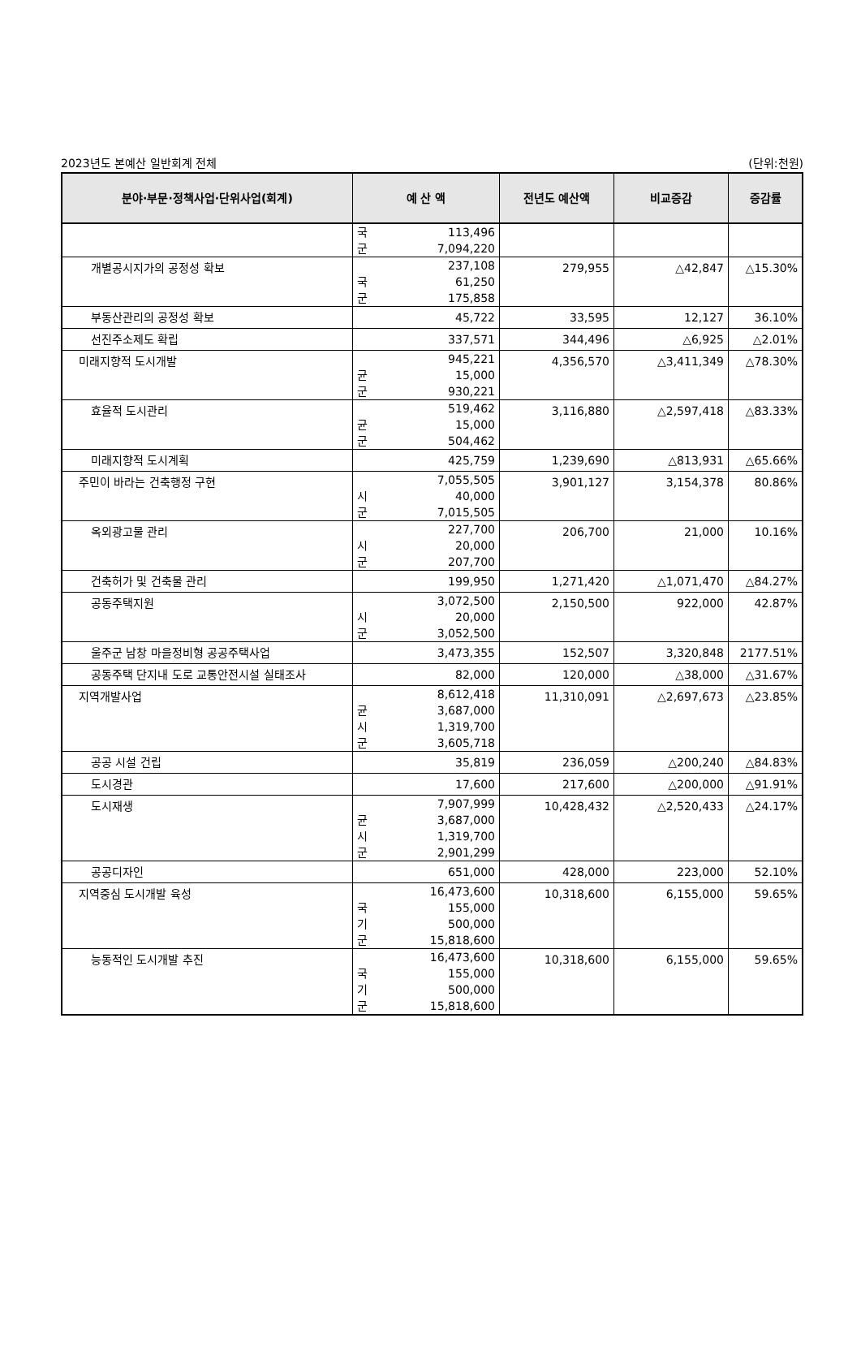2023년도 본예산 일반회계 전체 (단위:천원)
| 분야·부문·정책사업·단위사업(회계) | 예 산 액 | 전년도 예산액 | 비교증감 | 증감률 |
| --- | --- | --- | --- | --- |
| | 국 113,496 군 7,094,220 | | | |
| 개별공시지가의 공정성 확보 | 237,108 국 61,250 군 175,858 | 279,955 | △42,847 | △15.30% |
| 부동산관리의 공정성 확보 | 45,722 | 33,595 | 12,127 | 36.10% |
| 선진주소제도 확립 | 337,571 | 344,496 | △6,925 | △2.01% |
| 미래지향적 도시개발 | 945,221 균 15,000 군 930,221 | 4,356,570 | △3,411,349 | △78.30% |
| 효율적 도시관리 | 519,462 균 15,000 군 504,462 | 3,116,880 | △2,597,418 | △83.33% |
| 미래지향적 도시계획 | 425,759 | 1,239,690 | △813,931 | △65.66% |
| 주민이 바라는 건축행정 구현 | 7,055,505 시 40,000 군 7,015,505 | 3,901,127 | 3,154,378 | 80.86% |
| 옥외광고물 관리 | 227,700 시 20,000 군 207,700 | 206,700 | 21,000 | 10.16% |
| 건축허가 및 건축물 관리 | 199,950 | 1,271,420 | △1,071,470 | △84.27% |
| 공동주택지원 | 3,072,500 시 20,000 군 3,052,500 | 2,150,500 | 922,000 | 42.87% |
| 울주군 남창 마을정비형 공공주택사업 | 3,473,355 | 152,507 | 3,320,848 | 2177.51% |
| 공동주택 단지내 도로 교통안전시설 실태조사 | 82,000 | 120,000 | △38,000 | △31.67% |
| 지역개발사업 | 8,612,418 균 3,687,000 시 1,319,700 군 3,605,718 | 11,310,091 | △2,697,673 | △23.85% |
| 공공 시설 건립 | 35,819 | 236,059 | △200,240 | △84.83% |
| 도시경관 | 17,600 | 217,600 | △200,000 | △91.91% |
| 도시재생 | 7,907,999 균 3,687,000 시 1,319,700 군 2,901,299 | 10,428,432 | △2,520,433 | △24.17% |
| 공공디자인 | 651,000 | 428,000 | 223,000 | 52.10% |
| 지역중심 도시개발 육성 | 16,473,600 국 155,000 기 500,000 군 15,818,600 | 10,318,600 | 6,155,000 | 59.65% |
| 능동적인 도시개발 추진 | 16,473,600 국 155,000 기 500,000 군 15,818,600 | 10,318,600 | 6,155,000 | 59.65% |